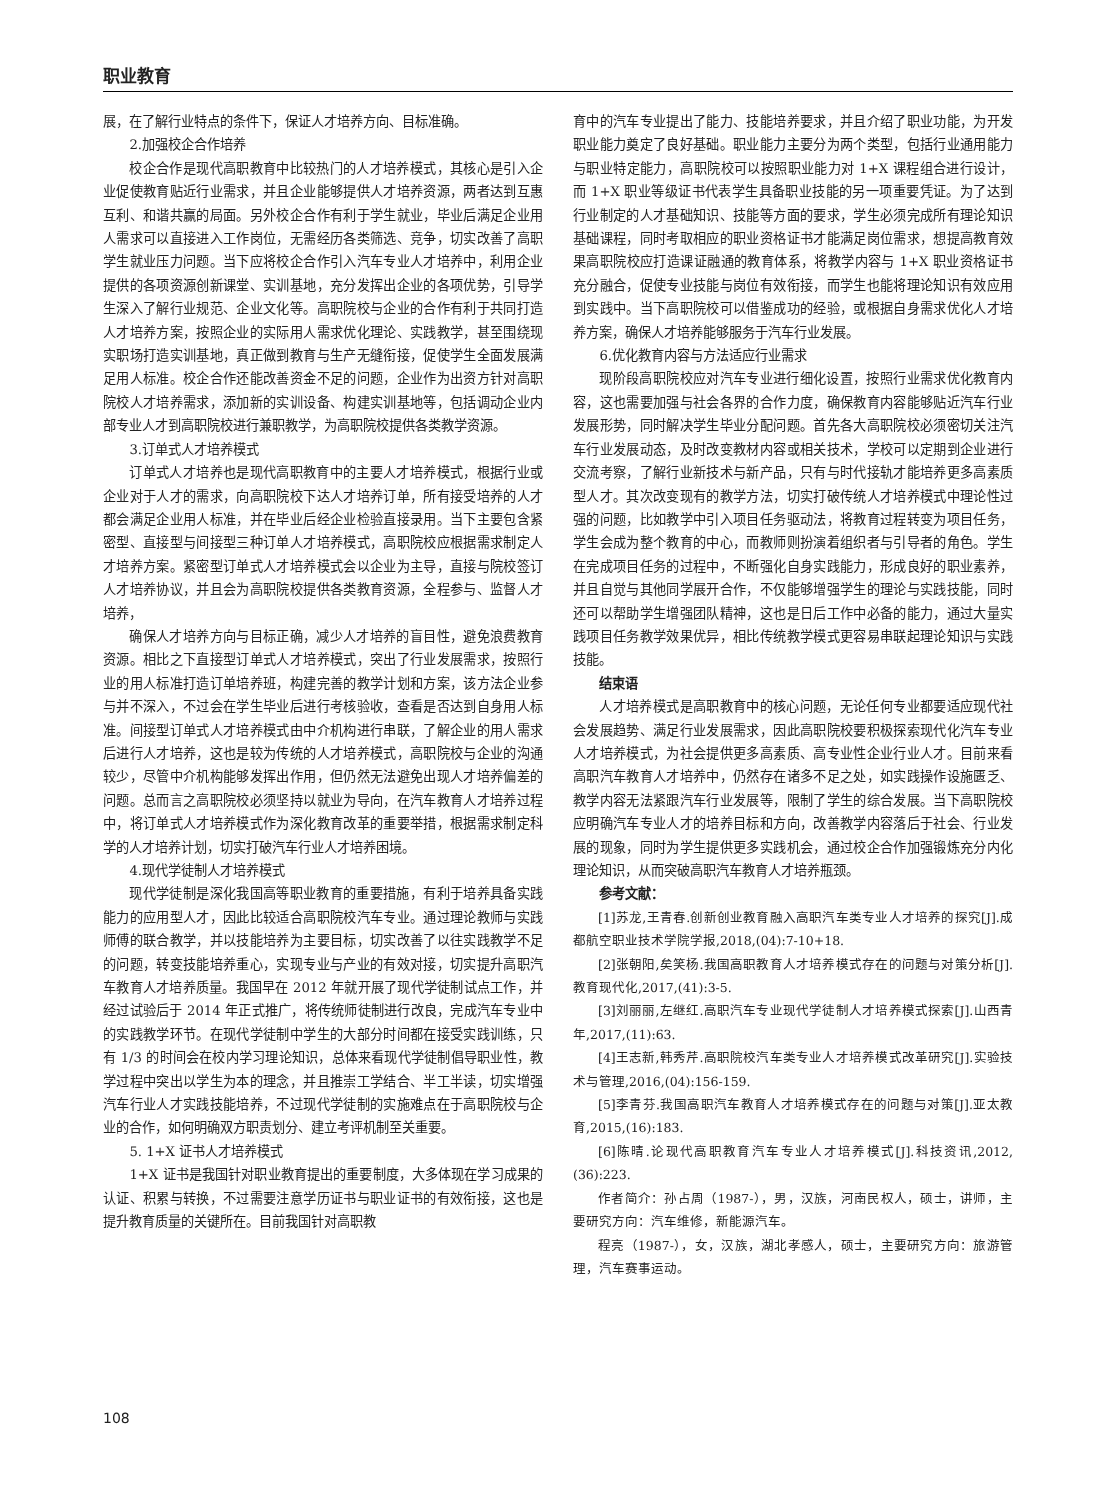职业教育
展，在了解行业特点的条件下，保证人才培养方向、目标准确。
2.加强校企合作培养
校企合作是现代高职教育中比较热门的人才培养模式，其核心是引入企业促使教育贴近行业需求，并且企业能够提供人才培养资源，两者达到互惠互利、和谐共赢的局面。另外校企合作有利于学生就业，毕业后满足企业用人需求可以直接进入工作岗位，无需经历各类筛选、竞争，切实改善了高职学生就业压力问题。当下应将校企合作引入汽车专业人才培养中，利用企业提供的各项资源创新课堂、实训基地，充分发挥出企业的各项优势，引导学生深入了解行业规范、企业文化等。高职院校与企业的合作有利于共同打造人才培养方案，按照企业的实际用人需求优化理论、实践教学，甚至围绕现实职场打造实训基地，真正做到教育与生产无缝衔接，促使学生全面发展满足用人标准。校企合作还能改善资金不足的问题，企业作为出资方针对高职院校人才培养需求，添加新的实训设备、构建实训基地等，包括调动企业内部专业人才到高职院校进行兼职教学，为高职院校提供各类教学资源。
3.订单式人才培养模式
订单式人才培养也是现代高职教育中的主要人才培养模式，根据行业或企业对于人才的需求，向高职院校下达人才培养订单，所有接受培养的人才都会满足企业用人标准，并在毕业后经企业检验直接录用。当下主要包含紧密型、直接型与间接型三种订单人才培养模式，高职院校应根据需求制定人才培养方案。紧密型订单式人才培养模式会以企业为主导，直接与院校签订人才培养协议，并且会为高职院校提供各类教育资源，全程参与、监督人才培养，
确保人才培养方向与目标正确，减少人才培养的盲目性，避免浪费教育资源。相比之下直接型订单式人才培养模式，突出了行业发展需求，按照行业的用人标准打造订单培养班，构建完善的教学计划和方案，该方法企业参与并不深入，不过会在学生毕业后进行考核验收，查看是否达到自身用人标准。间接型订单式人才培养模式由中介机构进行串联，了解企业的用人需求后进行人才培养，这也是较为传统的人才培养模式，高职院校与企业的沟通较少，尽管中介机构能够发挥出作用，但仍然无法避免出现人才培养偏差的问题。总而言之高职院校必须坚持以就业为导向，在汽车教育人才培养过程中，将订单式人才培养模式作为深化教育改革的重要举措，根据需求制定科学的人才培养计划，切实打破汽车行业人才培养困境。
4.现代学徒制人才培养模式
现代学徒制是深化我国高等职业教育的重要措施，有利于培养具备实践能力的应用型人才，因此比较适合高职院校汽车专业。通过理论教师与实践师傅的联合教学，并以技能培养为主要目标，切实改善了以往实践教学不足的问题，转变技能培养重心，实现专业与产业的有效对接，切实提升高职汽车教育人才培养质量。我国早在 2012 年就开展了现代学徒制试点工作，并经过试验后于 2014 年正式推广，将传统师徒制进行改良，完成汽车专业中的实践教学环节。在现代学徒制中学生的大部分时间都在接受实践训练，只有 1/3 的时间会在校内学习理论知识，总体来看现代学徒制倡导职业性，教学过程中突出以学生为本的理念，并且推崇工学结合、半工半读，切实增强汽车行业人才实践技能培养，不过现代学徒制的实施难点在于高职院校与企业的合作，如何明确双方职责划分、建立考评机制至关重要。
5. 1+X 证书人才培养模式
1+X 证书是我国针对职业教育提出的重要制度，大多体现在学习成果的认证、积累与转换，不过需要注意学历证书与职业证书的有效衔接，这也是提升教育质量的关键所在。目前我国针对高职教
育中的汽车专业提出了能力、技能培养要求，并且介绍了职业功能，为开发职业能力奠定了良好基础。职业能力主要分为两个类型，包括行业通用能力与职业特定能力，高职院校可以按照职业能力对 1+X 课程组合进行设计，而 1+X 职业等级证书代表学生具备职业技能的另一项重要凭证。为了达到行业制定的人才基础知识、技能等方面的要求，学生必须完成所有理论知识基础课程，同时考取相应的职业资格证书才能满足岗位需求，想提高教育效果高职院校应打造课证融通的教育体系，将教学内容与 1+X 职业资格证书充分融合，促使专业技能与岗位有效衔接，而学生也能将理论知识有效应用到实践中。当下高职院校可以借鉴成功的经验，或根据自身需求优化人才培养方案，确保人才培养能够服务于汽车行业发展。
6.优化教育内容与方法适应行业需求
现阶段高职院校应对汽车专业进行细化设置，按照行业需求优化教育内容，这也需要加强与社会各界的合作力度，确保教育内容能够贴近汽车行业发展形势，同时解决学生毕业分配问题。首先各大高职院校必须密切关注汽车行业发展动态，及时改变教材内容或相关技术，学校可以定期到企业进行交流考察，了解行业新技术与新产品，只有与时代接轨才能培养更多高素质型人才。其次改变现有的教学方法，切实打破传统人才培养模式中理论性过强的问题，比如教学中引入项目任务驱动法，将教育过程转变为项目任务，学生会成为整个教育的中心，而教师则扮演着组织者与引导者的角色。学生在完成项目任务的过程中，不断强化自身实践能力，形成良好的职业素养，并且自觉与其他同学展开合作，不仅能够增强学生的理论与实践技能，同时还可以帮助学生增强团队精神，这也是日后工作中必备的能力，通过大量实践项目任务教学效果优异，相比传统教学模式更容易串联起理论知识与实践技能。
结束语
人才培养模式是高职教育中的核心问题，无论任何专业都要适应现代社会发展趋势、满足行业发展需求，因此高职院校要积极探索现代化汽车专业人才培养模式，为社会提供更多高素质、高专业性企业行业人才。目前来看高职汽车教育人才培养中，仍然存在诸多不足之处，如实践操作设施匮乏、教学内容无法紧跟汽车行业发展等，限制了学生的综合发展。当下高职院校应明确汽车专业人才的培养目标和方向，改善教学内容落后于社会、行业发展的现象，同时为学生提供更多实践机会，通过校企合作加强锻炼充分内化理论知识，从而突破高职汽车教育人才培养瓶颈。
参考文献：
[1]苏龙,王青春.创新创业教育融入高职汽车类专业人才培养的探究[J].成都航空职业技术学院学报,2018,(04):7-10+18.
[2]张朝阳,矣笑杨.我国高职教育人才培养模式存在的问题与对策分析[J].教育现代化,2017,(41):3-5.
[3]刘丽丽,左继红.高职汽车专业现代学徒制人才培养模式探索[J].山西青年,2017,(11):63.
[4]王志新,韩秀芹.高职院校汽车类专业人才培养模式改革研究[J].实验技术与管理,2016,(04):156-159.
[5]李青芬.我国高职汽车教育人才培养模式存在的问题与对策[J].亚太教育,2015,(16):183.
[6]陈晴.论现代高职教育汽车专业人才培养模式[J].科技资讯,2012,(36):223.
作者简介：孙占周（1987-），男，汉族，河南民权人，硕士，讲师，主要研究方向：汽车维修，新能源汽车。
程亮（1987-），女，汉族，湖北孝感人，硕士，主要研究方向：旅游管理，汽车赛事运动。
108